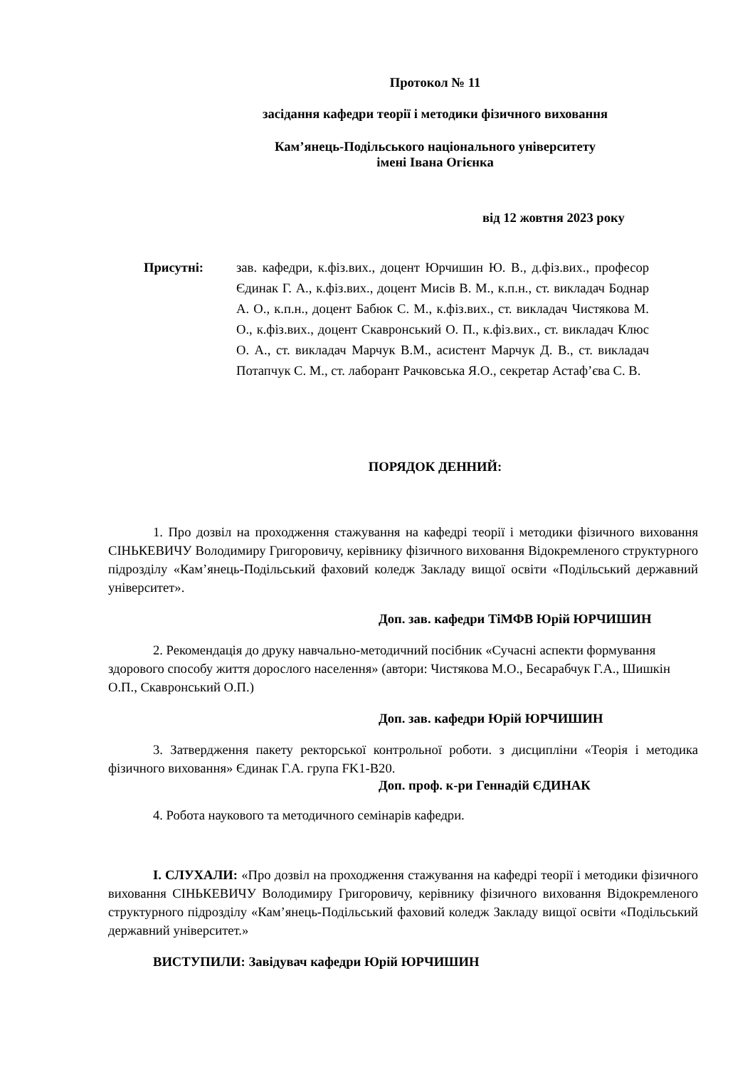Протокол № 11
засідання кафедри теорії і методики фізичного виховання
Кам’янець-Подільського національного університету
імені Івана Огієнка
від 12 жовтня 2023 року
Присутні:
зав. кафедри, к.фіз.вих., доцент Юрчишин Ю. В., д.фіз.вих., професор Єдинак Г. А., к.фіз.вих., доцент Мисів В. М., к.п.н., ст. викладач Боднар А. О., к.п.н., доцент Бабюк С. М., к.фіз.вих., ст. викладач Чистякова М. О., к.фіз.вих., доцент Скавронський О. П., к.фіз.вих., ст. викладач Клюс О. А., ст. викладач Марчук В.М., асистент Марчук Д. В., ст. викладач Потапчук С. М., ст. лаборант Рачковська Я.О., секретар Астаф’єва С. В.
ПОРЯДОК ДЕННИЙ:
1. Про дозвіл на проходження стажування на кафедрі теорії і методики фізичного виховання СІНЬКЕВИЧУ Володимиру Григоровичу, керівнику фізичного виховання Відокремленого структурного підрозділу «Кам’янець-Подільський фаховий коледж Закладу вищої освіти «Подільський державний університет».
Доп. зав. кафедри ТіМФВ Юрій ЮРЧИШИН
2. Рекомендація до друку навчально-методичний посібник «Сучасні аспекти формування здорового способу життя дорослого населення» (автори: Чистякова М.О., Бесарабчук Г.А., Шишкін О.П., Скавронський О.П.)
Доп. зав. кафедри Юрій ЮРЧИШИН
3. Затвердження пакету ректорської контрольної роботи. з дисципліни «Теорія і методика фізичного виховання» Єдинак Г.А. група FK1-B20.
Доп. проф. к-ри Геннадій ЄДИНАК
4. Робота наукового та методичного семінарів кафедри.
І. СЛУХАЛИ: «Про дозвіл на проходження стажування на кафедрі теорії і методики фізичного виховання СІНЬКЕВИЧУ Володимиру Григоровичу, керівнику фізичного виховання Відокремленого структурного підрозділу «Кам’янець-Подільський фаховий коледж Закладу вищої освіти «Подільський державний університет.»
ВИСТУПИЛИ: Завідувач кафедри Юрій ЮРЧИШИН